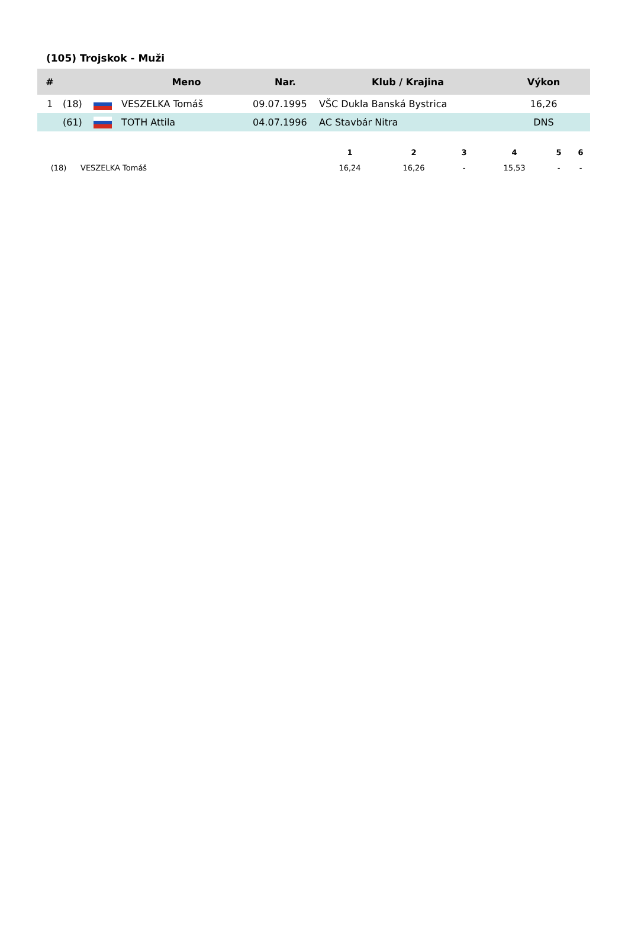(105) Trojskok - Muži
| # | | | Meno | Nar. | Klub / Krajina | Výkon |
| --- | --- | --- | --- | --- | --- | --- |
| 1 | (18) | | VESZELKA Tomáš | 09.07.1995 | VŠC Dukla Banská Bystrica | 16,26 |
| | (61) | | TOTH Attila | 04.07.1996 | AC Stavbár Nitra | DNS |
| | | 1 | 2 | 3 | 4 | 5 | 6 |
| --- | --- | --- | --- | --- | --- | --- | --- |
| (18) | VESZELKA Tomáš | 16,24 | 16,26 | - | 15,53 | - | - |